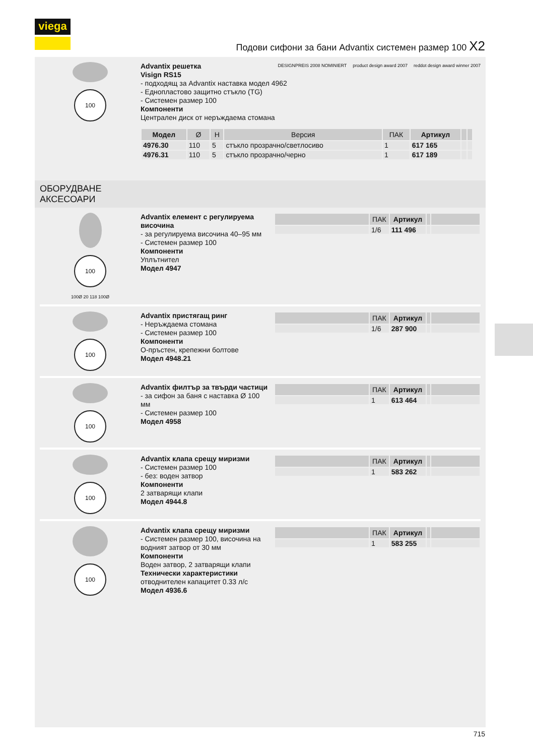viega
Подови сифони за бани Advantix системен размер 100 X2
100
Advantix решетка
Visign RS15
- подходящ за Advantix наставка модел 4962
- Еднопластово защитно стъкло (TG)
- Системен размер 100
Компоненти
Централен диск от неръждаема стомана
| Модел | Ø | H | Версия | ПАК | Артикул | | |
| --- | --- | --- | --- | --- | --- | --- | --- |
| 4976.30 | 110 | 5 | стъкло прозрачно/светлосиво | 1 | 617 165 | | |
| 4976.31 | 110 | 5 | стъкло прозрачно/черно | 1 | 617 189 | | |
DESIGNPREIS 2008 NOMINIERT product design award 2007 reddot design award winner 2007
ОБОРУДВАНЕ
АКСЕСОАРИ
100
100Ø 20 118 100Ø
Advantix елемент с регулируема височина
- за регулируема височина 40–95 мм
- Системен размер 100
Компоненти
Уплътнител
Модел 4947
| | ПАК | Артикул | | |
| --- | --- | --- | --- | --- |
| | 1/6 | 111 496 | | |
100
Advantix пристягащ ринг
- Неръждаема стомана
- Системен размер 100
Компоненти
О-пръстен, крепежни болтове
Модел 4948.21
| | ПАК | Артикул | | |
| --- | --- | --- | --- | --- |
| | 1/6 | 287 900 | | |
100
Advantix филтър за твърди частици
- за сифон за баня с наставка Ø 100 мм
- Системен размер 100
Модел 4958
| | ПАК | Артикул | | |
| --- | --- | --- | --- | --- |
| | 1 | 613 464 | | |
100
Advantix клапа срещу миризми
- Системен размер 100
- без: воден затвор
Компоненти
2 затварящи клапи
Модел 4944.8
| | ПАК | Артикул | | |
| --- | --- | --- | --- | --- |
| | 1 | 583 262 | | |
100
Advantix клапа срещу миризми
- Системен размер 100, височина на водният затвор от 30 мм
Компоненти
Воден затвор, 2 затварящи клапи
Технически характеристики
отводнителен капацитет 0.33 л/с
Модел 4936.6
| | ПАК | Артикул | | |
| --- | --- | --- | --- | --- |
| | 1 | 583 255 | | |
715